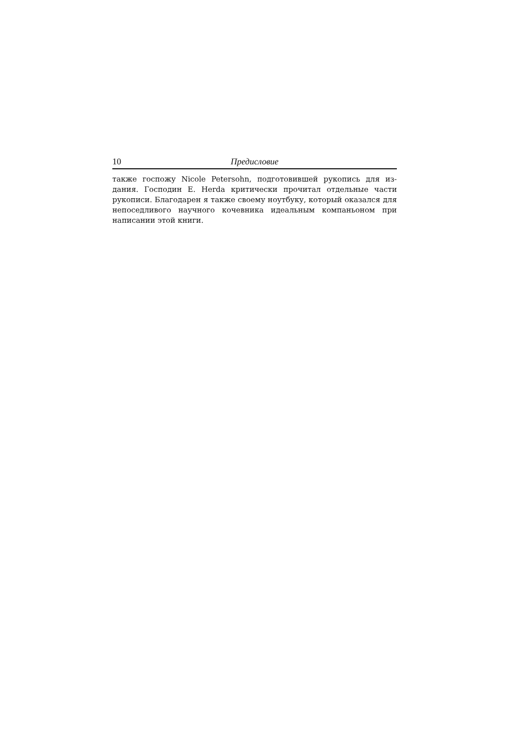10 Предисловие
также госпожу Nicole Petersohn, подготовившей рукопись для из­дания. Господин E. Herda критически прочитал отдельные части рукописи. Благодарен я также своему ноутбуку, который оказался для непоседливого научного кочевника идеальным компаньоном при написании этой книги.